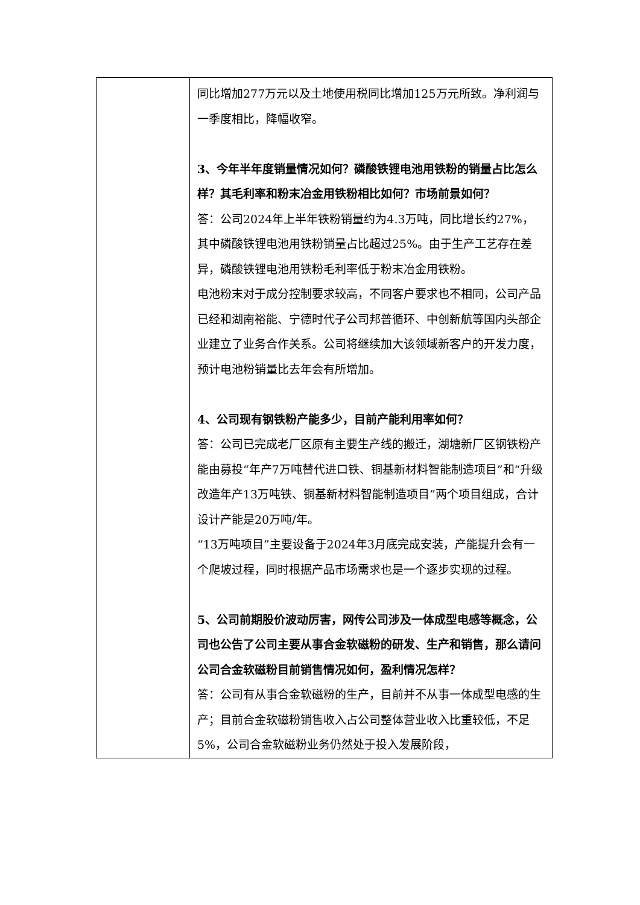| | 同比增加277万元以及土地使用税同比增加125万元所致。净利润与一季度相比，降幅收窄。 3、今年半年度销量情况如何？磷酸铁锂电池用铁粉的销量占比怎么样？其毛利率和粉末冶金用铁粉相比如何？市场前景如何？ 答：公司2024年上半年铁粉销量约为4.3万吨，同比增长约27%，其中磷酸铁锂电池用铁粉销量占比超过25%。由于生产工艺存在差异，磷酸铁锂电池用铁粉毛利率低于粉末冶金用铁粉。 电池粉末对于成分控制要求较高，不同客户要求也不相同，公司产品已经和湖南裕能、宁德时代子公司邦普循环、中创新航等国内头部企业建立了业务合作关系。公司将继续加大该领域新客户的开发力度，预计电池粉销量比去年会有所增加。 4、公司现有钢铁粉产能多少，目前产能利用率如何？ 答：公司已完成老厂区原有主要生产线的搬迁，湖塘新厂区钢铁粉产能由募投“年产7万吨替代进口铁、铜基新材料智能制造项目”和“升级改造年产13万吨铁、铜基新材料智能制造项目”两个项目组成，合计设计产能是20万吨/年。 “13万吨项目”主要设备于2024年3月底完成安装，产能提升会有一个爬坡过程，同时根据产品市场需求也是一个逐步实现的过程。 5、公司前期股价波动厉害，网传公司涉及一体成型电感等概念，公司也公告了公司主要从事合金软磁粉的研发、生产和销售，那么请问公司合金软磁粉目前销售情况如何，盈利情况怎样？ 答：公司有从事合金软磁粉的生产，目前并不从事一体成型电感的生产；目前合金软磁粉销售收入占公司整体营业收入比重较低，不足5%，公司合金软磁粉业务仍然处于投入发展阶段， |